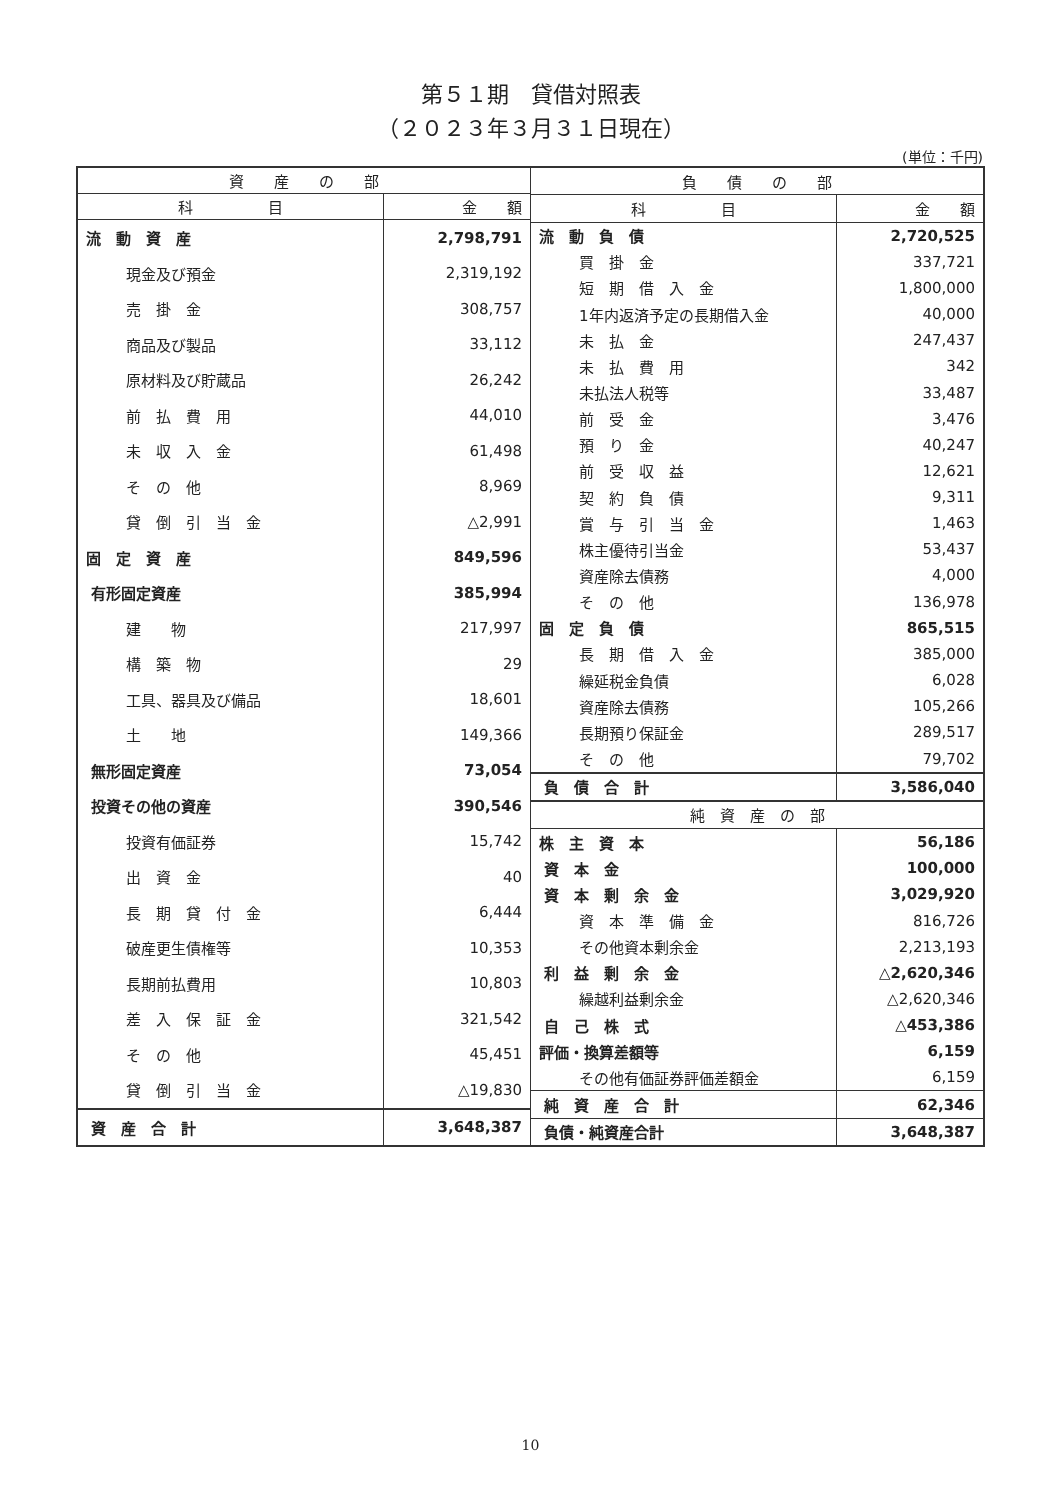第５１期　貸借対照表
（２０２３年３月３１日現在）
(単位：千円)
| 資 産 の 部 | |
| --- | --- |
| 科 目 | 金 額 |
| 流 動 資 産 | 2,798,791 |
| 現金及び預金 | 2,319,192 |
| 売 掛 金 | 308,757 |
| 商品及び製品 | 33,112 |
| 原材料及び貯蔵品 | 26,242 |
| 前 払 費 用 | 44,010 |
| 未 収 入 金 | 61,498 |
| そ の 他 | 8,969 |
| 貸 倒 引 当 金 | △2,991 |
| 固 定 資 産 | 849,596 |
| 有形固定資産 | 385,994 |
| 建 物 | 217,997 |
| 構 築 物 | 29 |
| 工具、器具及び備品 | 18,601 |
| 土 地 | 149,366 |
| 無形固定資産 | 73,054 |
| 投資その他の資産 | 390,546 |
| 投資有価証券 | 15,742 |
| 出 資 金 | 40 |
| 長 期 貸 付 金 | 6,444 |
| 破産更生債権等 | 10,353 |
| 長期前払費用 | 10,803 |
| 差 入 保 証 金 | 321,542 |
| そ の 他 | 45,451 |
| 貸 倒 引 当 金 | △19,830 |
| 資 産 合 計 | 3,648,387 |
| 負 債 の 部 | |
| --- | --- |
| 科 目 | 金 額 |
| 流 動 負 債 | 2,720,525 |
| 買 掛 金 | 337,721 |
| 短 期 借 入 金 | 1,800,000 |
| 1年内返済予定の長期借入金 | 40,000 |
| 未 払 金 | 247,437 |
| 未 払 費 用 | 342 |
| 未払法人税等 | 33,487 |
| 前 受 金 | 3,476 |
| 預 り 金 | 40,247 |
| 前 受 収 益 | 12,621 |
| 契 約 負 債 | 9,311 |
| 賞 与 引 当 金 | 1,463 |
| 株主優待引当金 | 53,437 |
| 資産除去債務 | 4,000 |
| そ の 他 | 136,978 |
| 固 定 負 債 | 865,515 |
| 長 期 借 入 金 | 385,000 |
| 繰延税金負債 | 6,028 |
| 資産除去債務 | 105,266 |
| 長期預り保証金 | 289,517 |
| そ の 他 | 79,702 |
| 負 債 合 計 | 3,586,040 |
| 純 資 産 の 部 | |
| 株 主 資 本 | 56,186 |
| 資 本 金 | 100,000 |
| 資 本 剰 余 金 | 3,029,920 |
| 資 本 準 備 金 | 816,726 |
| その他資本剰余金 | 2,213,193 |
| 利 益 剰 余 金 | △2,620,346 |
| 繰越利益剰余金 | △2,620,346 |
| 自 己 株 式 | △453,386 |
| 評価・換算差額等 | 6,159 |
| その他有価証券評価差額金 | 6,159 |
| 純 資 産 合 計 | 62,346 |
| 負債・純資産合計 | 3,648,387 |
10